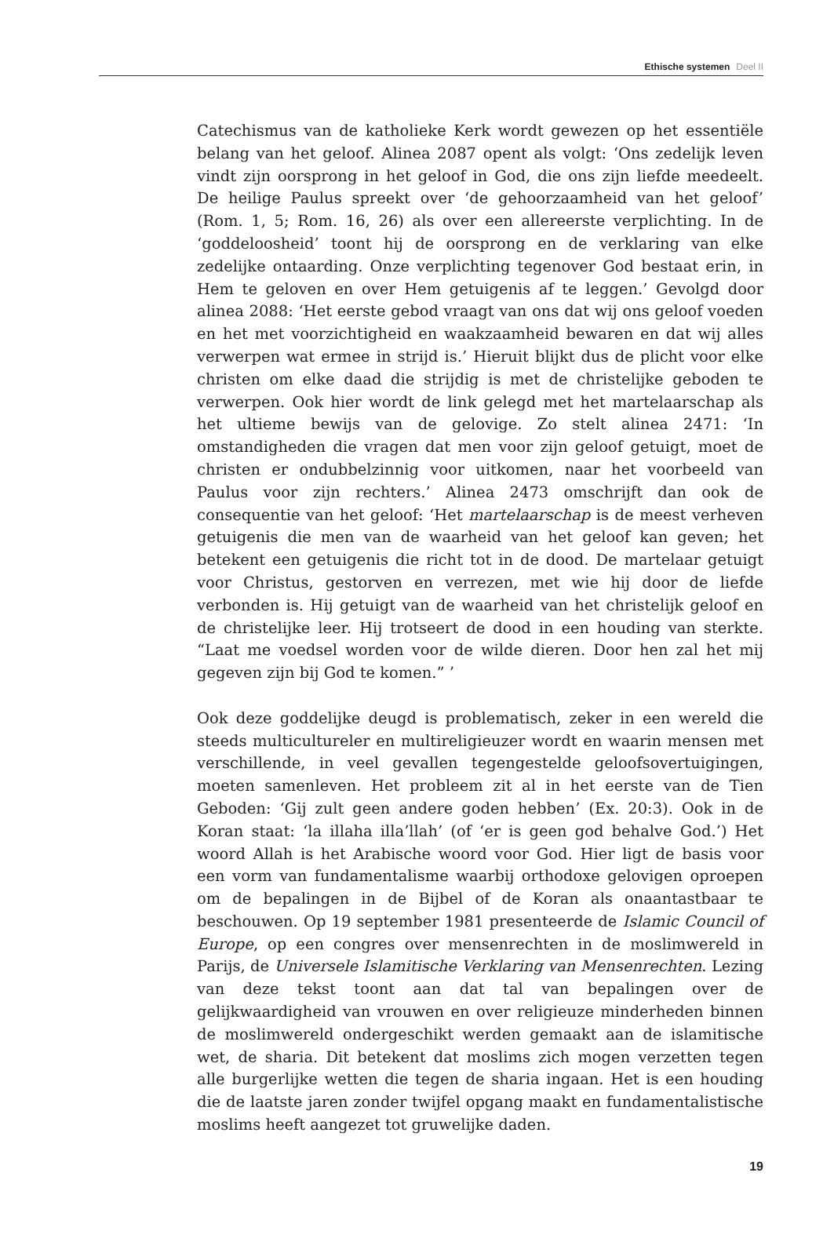Ethische systemen Deel II
Catechismus van de katholieke Kerk wordt gewezen op het essentiële belang van het geloof. Alinea 2087 opent als volgt: ‘Ons zedelijk leven vindt zijn oorsprong in het geloof in God, die ons zijn liefde meedeelt. De heilige Paulus spreekt over ‘de gehoorzaamheid van het geloof’ (Rom. 1, 5; Rom. 16, 26) als over een allereerste verplichting. In de ‘goddeloosheid’ toont hij de oorsprong en de verklaring van elke zedelijke ontaarding. Onze verplichting tegenover God bestaat erin, in Hem te geloven en over Hem getuigenis af te leggen.’ Gevolgd door alinea 2088: ‘Het eerste gebod vraagt van ons dat wij ons geloof voeden en het met voorzichtigheid en waakzaamheid bewaren en dat wij alles verwerpen wat ermee in strijd is.’ Hieruit blijkt dus de plicht voor elke christen om elke daad die strijdig is met de christelijke geboden te verwerpen. Ook hier wordt de link gelegd met het martelaarschap als het ultieme bewijs van de gelovige. Zo stelt alinea 2471: ‘In omstandigheden die vragen dat men voor zijn geloof getuigt, moet de christen er ondubbelzinnig voor uitkomen, naar het voorbeeld van Paulus voor zijn rechters.’ Alinea 2473 omschrijft dan ook de consequentie van het geloof: ‘Het martelaarschap is de meest verheven getuigenis die men van de waarheid van het geloof kan geven; het betekent een getuigenis die richt tot in de dood. De martelaar getuigt voor Christus, gestorven en verrezen, met wie hij door de liefde verbonden is. Hij getuigt van de waarheid van het christelijk geloof en de christelijke leer. Hij trotseert de dood in een houding van sterkte. “Laat me voedsel worden voor de wilde dieren. Door hen zal het mij gegeven zijn bij God te komen.” ’
Ook deze goddelijke deugd is problematisch, zeker in een wereld die steeds multicultureler en multireligieuzer wordt en waarin mensen met verschillende, in veel gevallen tegengestelde geloofsovertuigingen, moeten samenleven. Het probleem zit al in het eerste van de Tien Geboden: ‘Gij zult geen andere goden hebben’ (Ex. 20:3). Ook in de Koran staat: ‘la illaha illa’llah’ (of ‘er is geen god behalve God.’) Het woord Allah is het Arabische woord voor God. Hier ligt de basis voor een vorm van fundamentalisme waarbij orthodoxe gelovigen oproepen om de bepalingen in de Bijbel of de Koran als onaantastbaar te beschouwen. Op 19 september 1981 presenteerde de Islamic Council of Europe, op een congres over mensenrechten in de moslimwereld in Parijs, de Universele Islamitische Verklaring van Mensenrechten. Lezing van deze tekst toont aan dat tal van bepalingen over de gelijkwaardigheid van vrouwen en over religieuze minderheden binnen de moslimwereld ondergeschikt werden gemaakt aan de islamitische wet, de sharia. Dit betekent dat moslims zich mogen verzetten tegen alle burgerlijke wetten die tegen de sharia ingaan. Het is een houding die de laatste jaren zonder twijfel opgang maakt en fundamentalistische moslims heeft aangezet tot gruwelijke daden.
19